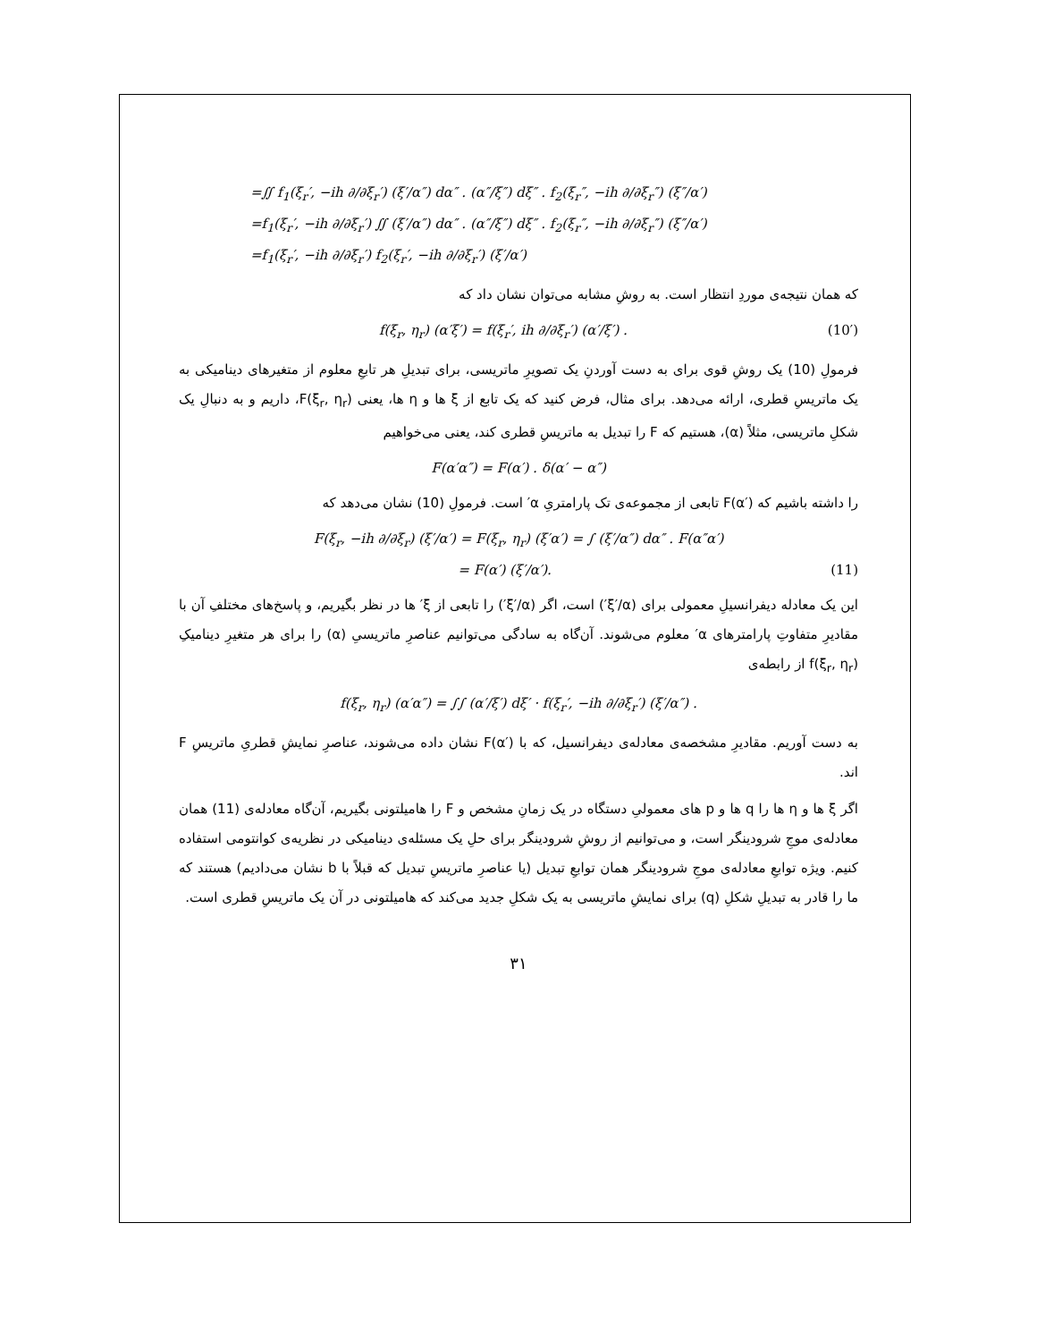=∬ f<sub>1</sub>(ξ<sub>r</sub>′, −ih ∂/∂ξ<sub>r</sub>′) (ξ′/α″) dα″ . (α″/ξ″) dξ″ . f<sub>2</sub>(ξ<sub>r</sub>″, −ih ∂/∂ξ<sub>r</sub>″) (ξ″/α′)
=f<sub>1</sub>(ξ<sub>r</sub>′, −ih ∂/∂ξ<sub>r</sub>′) ∬ (ξ′/α″) dα″ . (α″/ξ″) dξ″ . f<sub>2</sub>(ξ<sub>r</sub>″, −ih ∂/∂ξ<sub>r</sub>″) (ξ″/α′)
=f<sub>1</sub>(ξ<sub>r</sub>′, −ih ∂/∂ξ<sub>r</sub>′) f<sub>2</sub>(ξ<sub>r</sub>′, −ih ∂/∂ξ<sub>r</sub>′) (ξ′/α′)
که همان نتیجه‌ی موردِ انتظار است. به روشِ مشابه می‌توان نشان داد که
(10′) f(ξ<sub>r</sub>, η<sub>r</sub>) (α′ξ′) = f(ξ<sub>r</sub>′, ih ∂/∂ξ<sub>r</sub>′) (α′/ξ′) .
فرمولِ (10) یک روشِ قوی برای به دست آوردنِ یک تصویرِ ماتریسی، برای تبدیلِ هر تابعِ معلوم از متغیرهای دینامیکی به یک ماتریسِ قطری، ارائه می‌دهد. برای مثال، فرض کنید که یک تابع از ξ ها و η ها، یعنی F(ξ<sub>r</sub>, η<sub>r</sub>)، داریم و به دنبالِ یک شکلِ ماتریسی، مثلاً (α)، هستیم که F را تبدیل به ماتریسِ قطری کند، یعنی می‌خواهیم
F(α′α″) = F(α′) . δ(α′ − α″)
را داشته باشیم که F(α′) تابعی از مجموعه‌ی تک پارامتریِ α′ است. فرمولِ (10) نشان می‌دهد که
F(ξ<sub>r</sub>, −ih ∂/∂ξ<sub>r</sub>) (ξ′/α′) = F(ξ<sub>r</sub>, η<sub>r</sub>) (ξ′α′) = ∫ (ξ′/α″) dα″ . F(α″α′)
(11) = F(α′) (ξ′/α′).
این یک معادله دیفرانسیلِ معمولی برای (ξ′/α′) است، اگر (ξ′/α′) را تابعی از ξ′ ها در نظر بگیریم، و پاسخ‌های مختلفِ آن با مقادیرِ متفاوتِ پارامترهای α′ معلوم می‌شوند. آن‌گاه به سادگی می‌توانیم عناصرِ ماتریسیِ (α) را برای هر متغیرِ دینامیکِ f(ξ<sub>r</sub>, η<sub>r</sub>) از رابطه‌ی
f(ξ<sub>r</sub>, η<sub>r</sub>) (α′α″) = ∫∫ (α′/ξ′) dξ′ · f(ξ<sub>r</sub>′, −ih ∂/∂ξ<sub>r</sub>′) (ξ′/α″) .
به دست آوریم. مقادیرِ مشخصه‌ی معادله‌ی دیفرانسیل، که با F(α′) نشان داده می‌شوند، عناصرِ نمایشِ قطریِ ماتریسِ F اند.
اگر ξ ها و η ها را q ها و p های معمولیِ دستگاه در یک زمانِ مشخص و F را هامیلتونی بگیریم، آن‌گاه معادله‌ی (11) همان معادله‌ی موجِ شرودینگر است، و می‌توانیم از روشِ شرودینگر برای حلِ یک مسئله‌ی دینامیکی در نظریه‌ی کوانتومی استفاده کنیم. ویژه توابعِ معادله‌ی موجِ شرودینگر همان توابعِ تبدیل (یا عناصرِ ماتریسِ تبدیل که قبلاً با b نشان می‌دادیم) هستند که ما را قادر به تبدیلِ شکلِ (q) برای نمایشِ ماتریسی به یک شکلِ جدید می‌کند که هامیلتونی در آن یک ماتریسِ قطری است.
۳۱